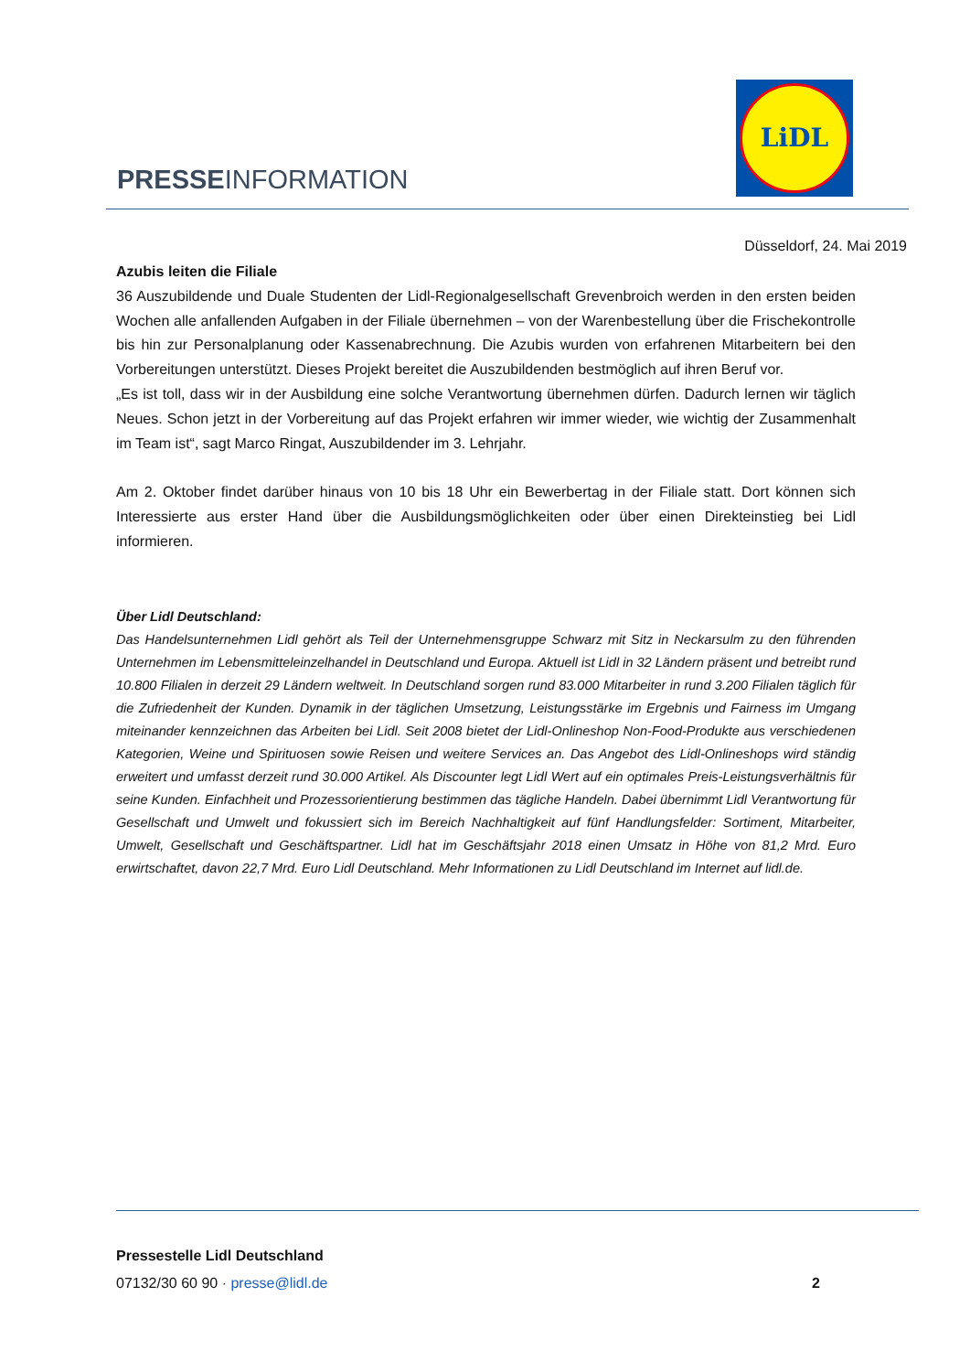PRESSEINFORMATION
LiDL
Düsseldorf, 24. Mai 2019
Azubis leiten die Filiale
36 Auszubildende und Duale Studenten der Lidl-Regionalgesellschaft Grevenbroich werden in den ersten beiden Wochen alle anfallenden Aufgaben in der Filiale übernehmen – von der Warenbestellung über die Frischekontrolle bis hin zur Personalplanung oder Kassenabrechnung. Die Azubis wurden von erfahrenen Mitarbeitern bei den Vorbereitungen unterstützt. Dieses Projekt bereitet die Auszubildenden bestmöglich auf ihren Beruf vor.
„Es ist toll, dass wir in der Ausbildung eine solche Verantwortung übernehmen dürfen. Dadurch lernen wir täglich Neues. Schon jetzt in der Vorbereitung auf das Projekt erfahren wir immer wieder, wie wichtig der Zusammenhalt im Team ist“, sagt Marco Ringat, Auszubildender im 3. Lehrjahr.
Am 2. Oktober findet darüber hinaus von 10 bis 18 Uhr ein Bewerbertag in der Filiale statt. Dort können sich Interessierte aus erster Hand über die Ausbildungsmöglichkeiten oder über einen Direkteinstieg bei Lidl informieren.
Über Lidl Deutschland:
Das Handelsunternehmen Lidl gehört als Teil der Unternehmensgruppe Schwarz mit Sitz in Neckarsulm zu den führenden Unternehmen im Lebensmitteleinzelhandel in Deutschland und Europa. Aktuell ist Lidl in 32 Ländern präsent und betreibt rund 10.800 Filialen in derzeit 29 Ländern weltweit. In Deutschland sorgen rund 83.000 Mitarbeiter in rund 3.200 Filialen täglich für die Zufriedenheit der Kunden. Dynamik in der täglichen Umsetzung, Leistungsstärke im Ergebnis und Fairness im Umgang miteinander kennzeichnen das Arbeiten bei Lidl. Seit 2008 bietet der Lidl-Onlineshop Non-Food-Produkte aus verschiedenen Kategorien, Weine und Spirituosen sowie Reisen und weitere Services an. Das Angebot des Lidl-Onlineshops wird ständig erweitert und umfasst derzeit rund 30.000 Artikel. Als Discounter legt Lidl Wert auf ein optimales Preis-Leistungsverhältnis für seine Kunden. Einfachheit und Prozessorientierung bestimmen das tägliche Handeln. Dabei übernimmt Lidl Verantwortung für Gesellschaft und Umwelt und fokussiert sich im Bereich Nachhaltigkeit auf fünf Handlungsfelder: Sortiment, Mitarbeiter, Umwelt, Gesellschaft und Geschäftspartner. Lidl hat im Geschäftsjahr 2018 einen Umsatz in Höhe von 81,2 Mrd. Euro erwirtschaftet, davon 22,7 Mrd. Euro Lidl Deutschland. Mehr Informationen zu Lidl Deutschland im Internet auf lidl.de.
Pressestelle Lidl Deutschland
07132/30 60 90 · presse@lidl.de 2